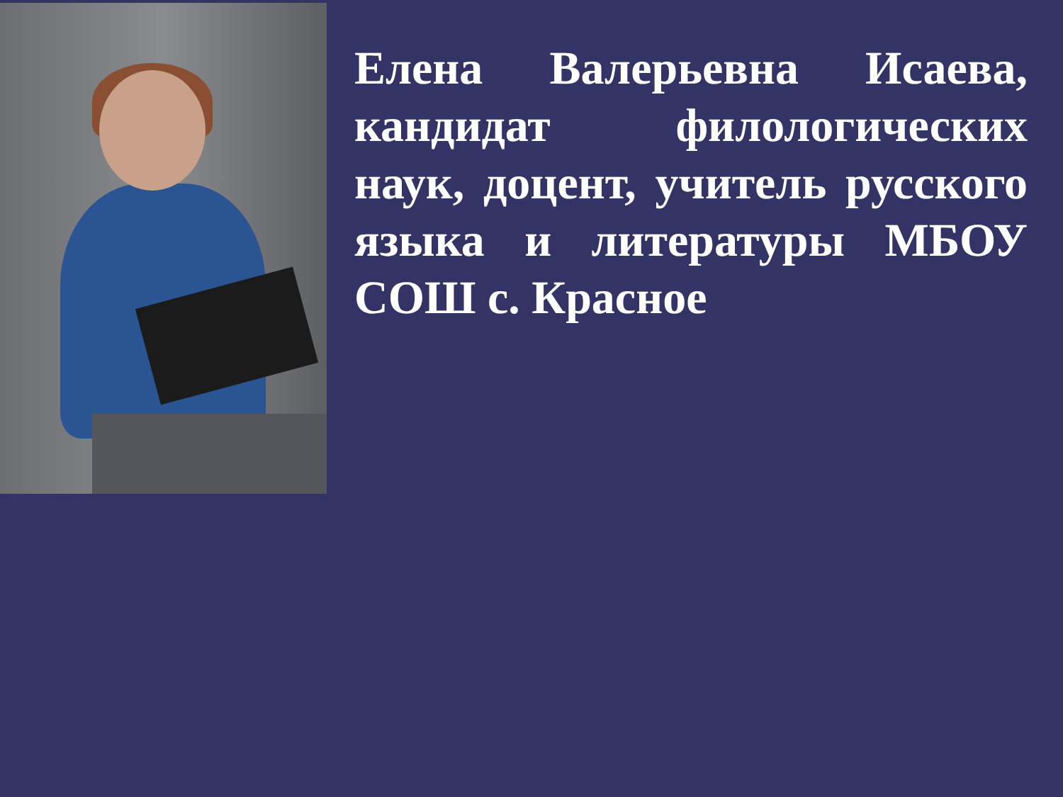Елена Валерьевна Исаева, кандидат филологических наук, доцент, учитель русского языка и литературы МБОУ СОШ с. Красное